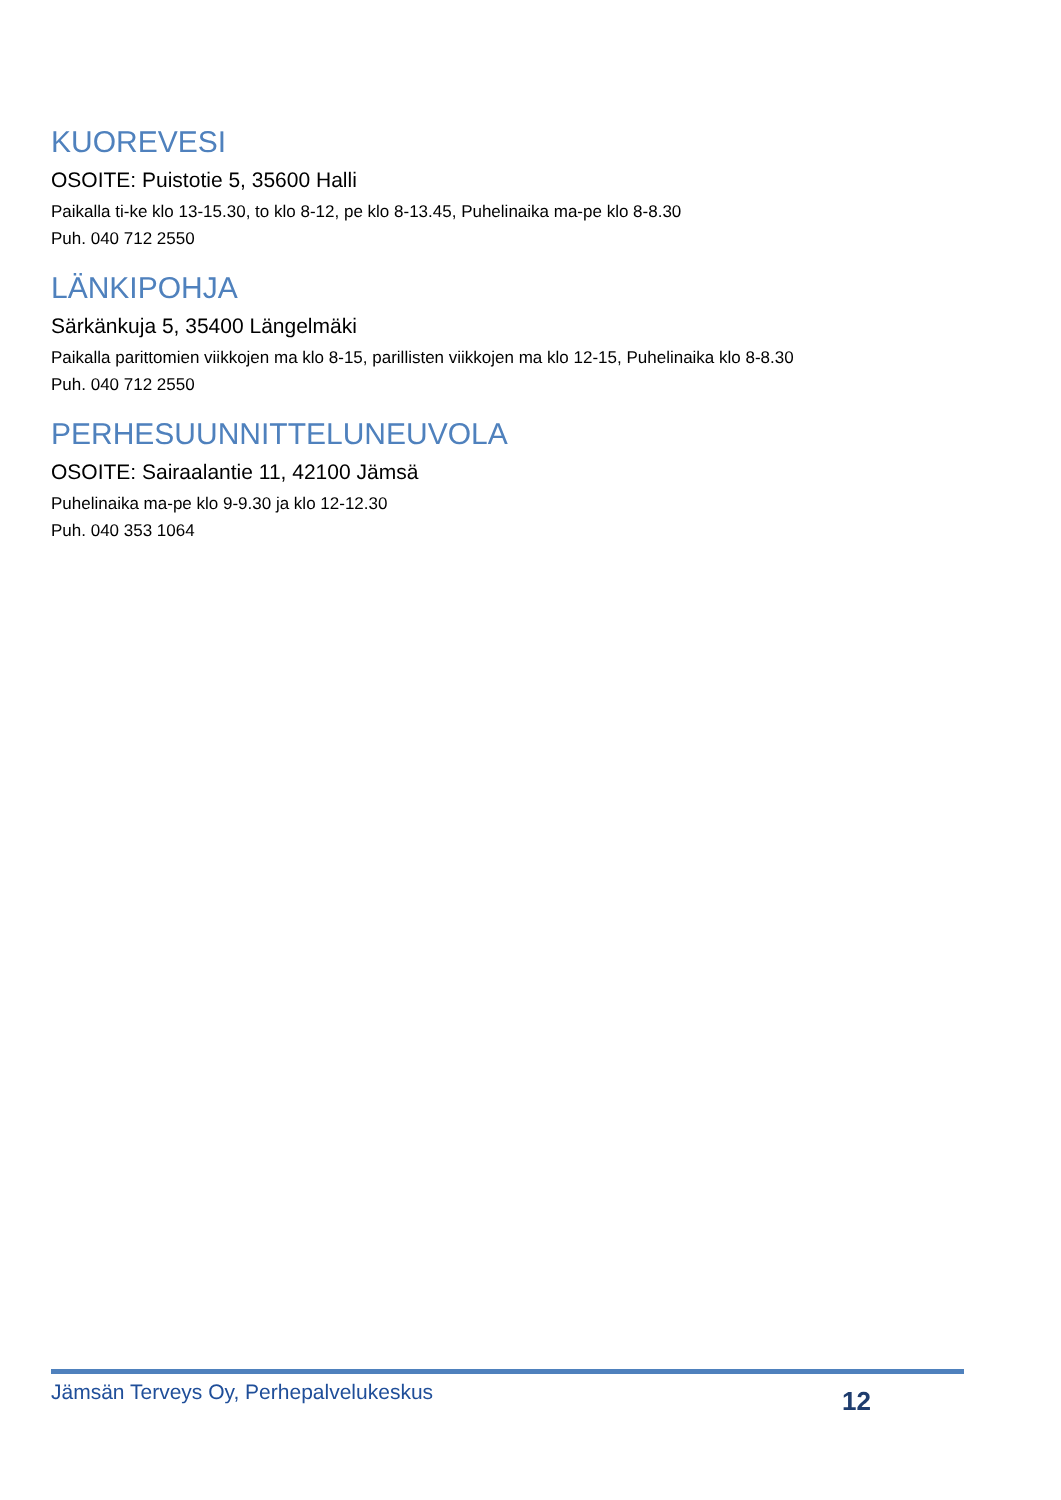KUOREVESI
OSOITE: Puistotie 5, 35600 Halli
Paikalla ti-ke klo 13-15.30, to klo 8-12, pe klo 8-13.45, Puhelinaika ma-pe klo 8-8.30
Puh. 040 712 2550
LÄNKIPOHJA
Särkänkuja 5, 35400 Längelmäki
Paikalla parittomien viikkojen ma klo 8-15, parillisten viikkojen ma klo 12-15, Puhelinaika klo 8-8.30
Puh. 040 712 2550
PERHESUUNNITTELUNEUVOLA
OSOITE: Sairaalantie 11, 42100 Jämsä
Puhelinaika ma-pe klo 9-9.30 ja klo 12-12.30
Puh. 040 353 1064
Jämsän Terveys Oy, Perhepalvelukeskus 12